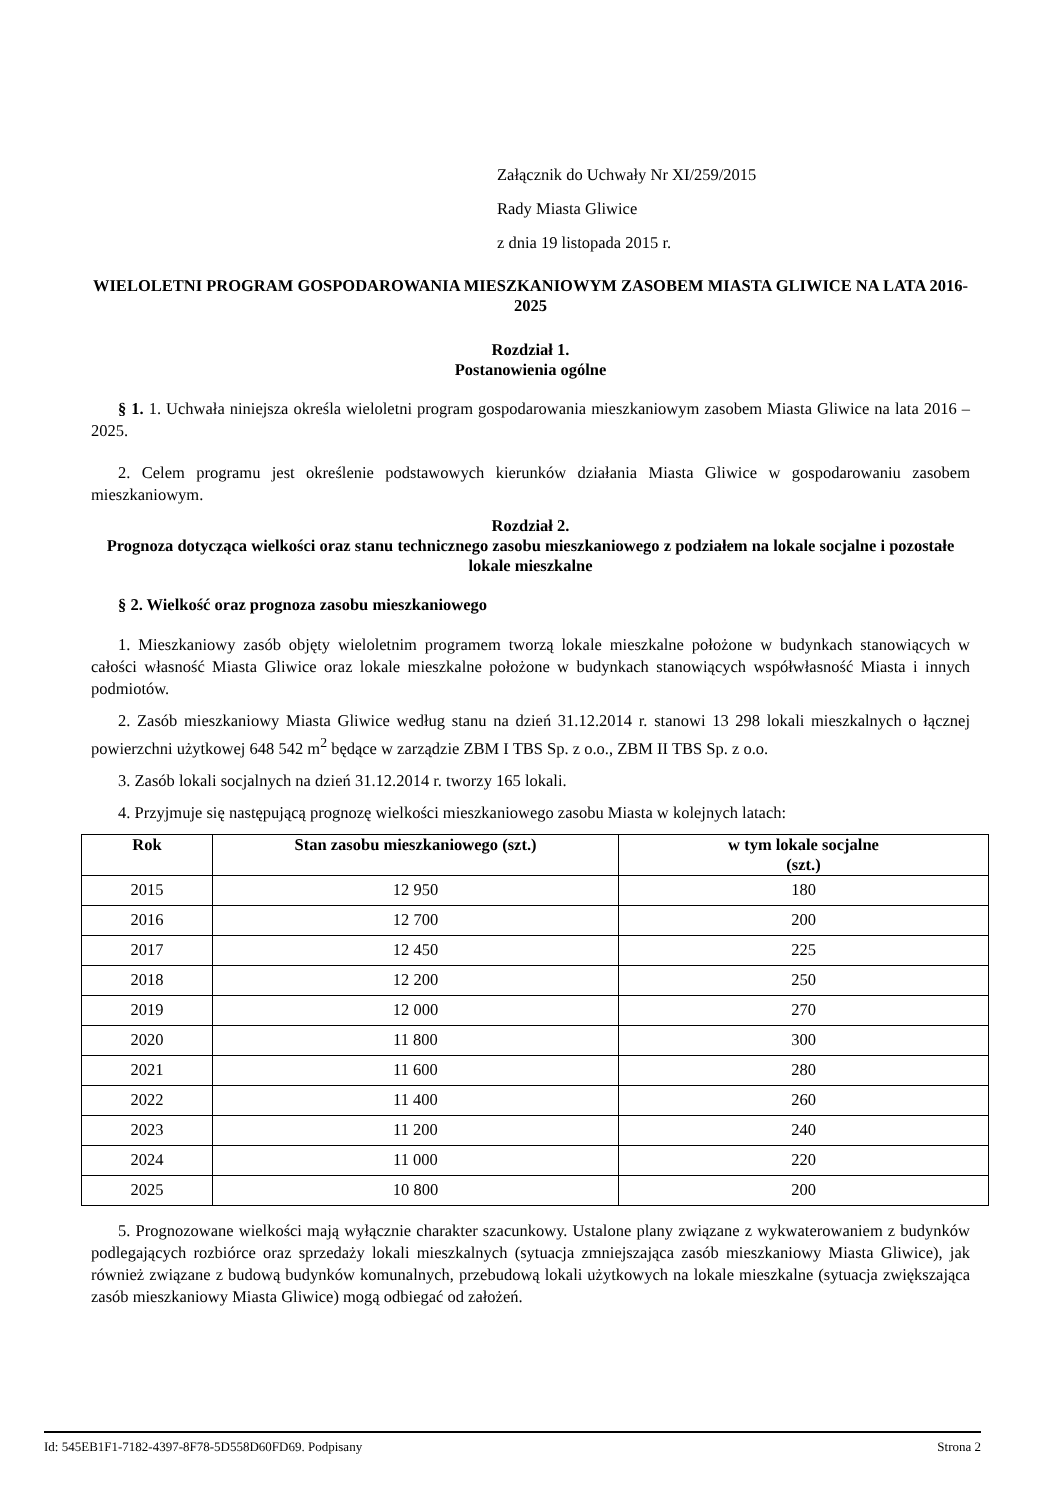Załącznik do Uchwały Nr XI/259/2015
Rady Miasta Gliwice
z dnia 19 listopada 2015 r.
WIELOLETNI PROGRAM GOSPODAROWANIA MIESZKANIOWYM ZASOBEM MIASTA GLIWICE NA LATA 2016-2025
Rozdział 1.
Postanowienia ogólne
§ 1. 1. Uchwała niniejsza określa wieloletni program gospodarowania mieszkaniowym zasobem Miasta Gliwice na lata 2016 – 2025.
2. Celem programu jest określenie podstawowych kierunków działania Miasta Gliwice w gospodarowaniu zasobem mieszkaniowym.
Rozdział 2.
Prognoza dotycząca wielkości oraz stanu technicznego zasobu mieszkaniowego z podziałem na lokale socjalne i pozostałe lokale mieszkalne
§ 2. Wielkość oraz prognoza zasobu mieszkaniowego
1. Mieszkaniowy zasób objęty wieloletnim programem tworzą lokale mieszkalne położone w budynkach stanowiących w całości własność Miasta Gliwice oraz lokale mieszkalne położone w budynkach stanowiących współwłasność Miasta i innych podmiotów.
2. Zasób mieszkaniowy Miasta Gliwice według stanu na dzień 31.12.2014 r. stanowi 13 298 lokali mieszkalnych o łącznej powierzchni użytkowej 648 542 m<sup>2</sup> będące w zarządzie ZBM I TBS Sp. z o.o., ZBM II TBS Sp. z o.o.
3. Zasób lokali socjalnych na dzień 31.12.2014 r. tworzy 165 lokali.
4. Przyjmuje się następującą prognozę wielkości mieszkaniowego zasobu Miasta w kolejnych latach:
| Rok | Stan zasobu mieszkaniowego (szt.) | w tym lokale socjalne (szt.) |
| --- | --- | --- |
| 2015 | 12 950 | 180 |
| 2016 | 12 700 | 200 |
| 2017 | 12 450 | 225 |
| 2018 | 12 200 | 250 |
| 2019 | 12 000 | 270 |
| 2020 | 11 800 | 300 |
| 2021 | 11 600 | 280 |
| 2022 | 11 400 | 260 |
| 2023 | 11 200 | 240 |
| 2024 | 11 000 | 220 |
| 2025 | 10 800 | 200 |
5. Prognozowane wielkości mają wyłącznie charakter szacunkowy. Ustalone plany związane z wykwaterowaniem z budynków podlegających rozbiórce oraz sprzedaży lokali mieszkalnych (sytuacja zmniejszająca zasób mieszkaniowy Miasta Gliwice), jak również związane z budową budynków komunalnych, przebudową lokali użytkowych na lokale mieszkalne (sytuacja zwiększająca zasób mieszkaniowy Miasta Gliwice) mogą odbiegać od założeń.
Id: 545EB1F1-7182-4397-8F78-5D558D60FD69. Podpisany Strona 2